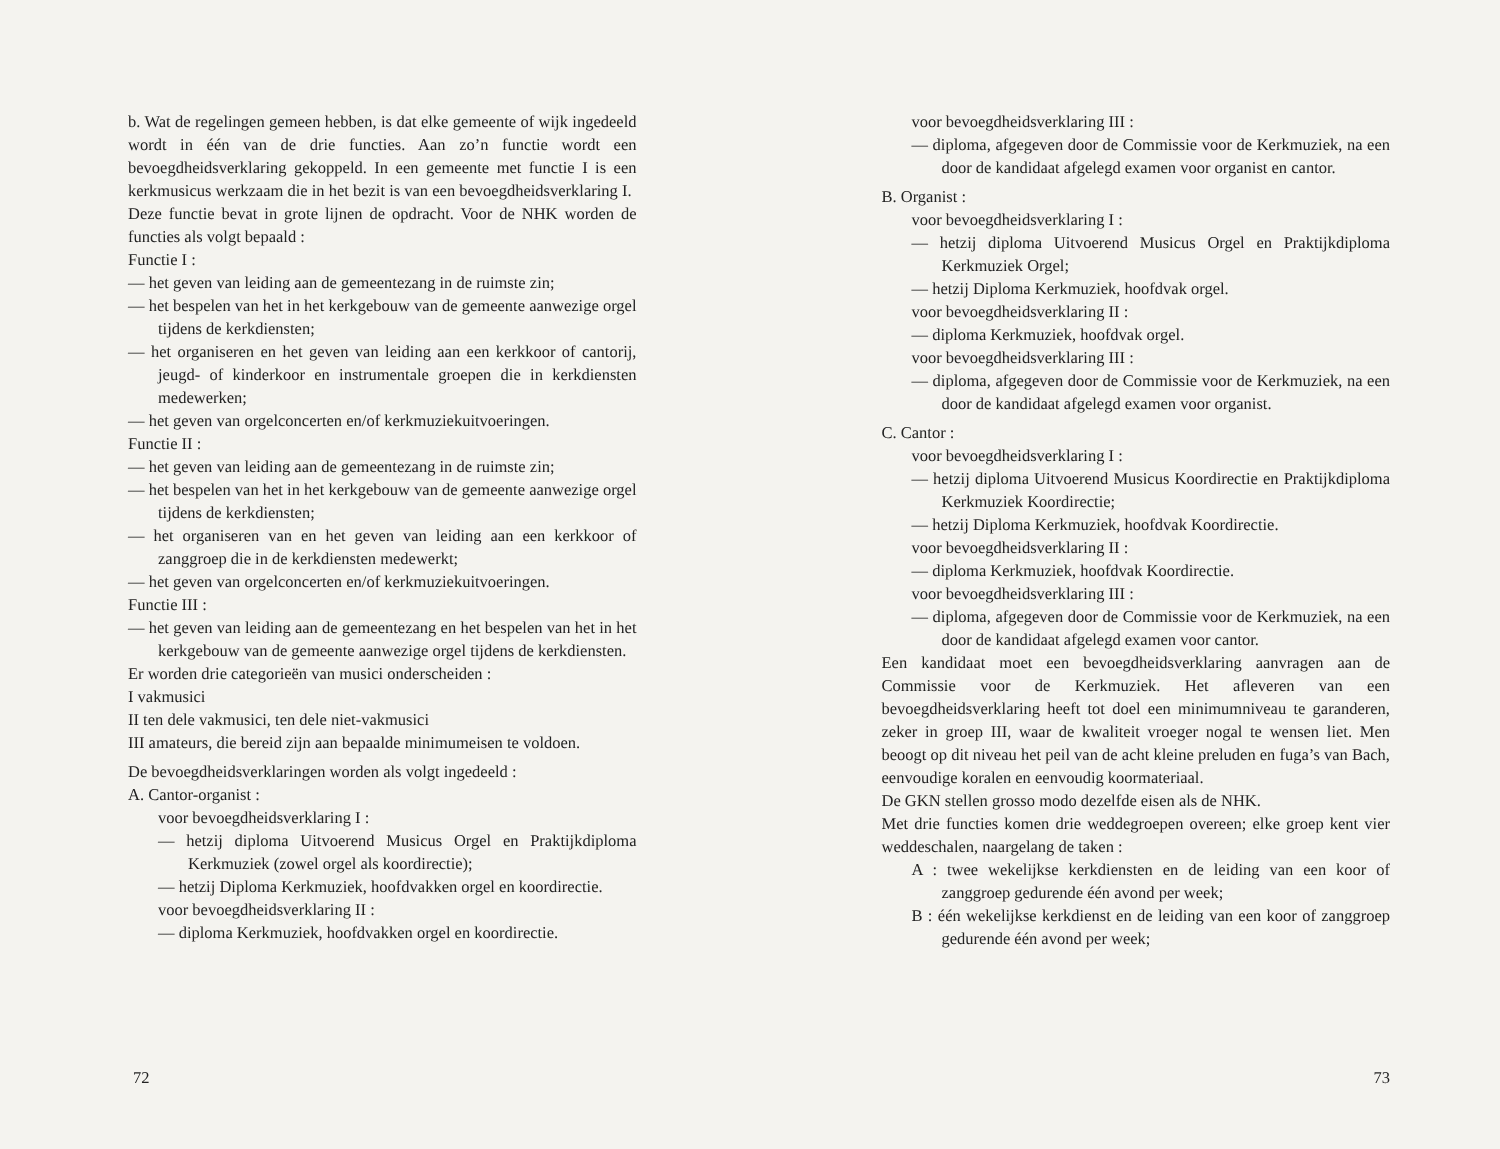b. Wat de regelingen gemeen hebben, is dat elke gemeente of wijk ingedeeld wordt in één van de drie functies. Aan zo’n functie wordt een bevoegdheidsverklaring gekoppeld. In een gemeente met functie I is een kerkmusicus werkzaam die in het bezit is van een bevoegdheidsverklaring I.
Deze functie bevat in grote lijnen de opdracht. Voor de NHK worden de functies als volgt bepaald :
Functie I :
— het geven van leiding aan de gemeentezang in de ruimste zin;
— het bespelen van het in het kerkgebouw van de gemeente aanwezige orgel tijdens de kerkdiensten;
— het organiseren en het geven van leiding aan een kerkkoor of cantorij, jeugd- of kinderkoor en instrumentale groepen die in kerkdiensten medewerken;
— het geven van orgelconcerten en/of kerkmuziekuitvoeringen.
Functie II :
— het geven van leiding aan de gemeentezang in de ruimste zin;
— het bespelen van het in het kerkgebouw van de gemeente aanwezige orgel tijdens de kerkdiensten;
— het organiseren van en het geven van leiding aan een kerkkoor of zanggroep die in de kerkdiensten medewerkt;
— het geven van orgelconcerten en/of kerkmuziekuitvoeringen.
Functie III :
— het geven van leiding aan de gemeentezang en het bespelen van het in het kerkgebouw van de gemeente aanwezige orgel tijdens de kerkdiensten.
Er worden drie categorieën van musici onderscheiden :
I vakmusici
II ten dele vakmusici, ten dele niet-vakmusici
III amateurs, die bereid zijn aan bepaalde minimumeisen te voldoen.
De bevoegdheidsverklaringen worden als volgt ingedeeld :
A. Cantor-organist :
voor bevoegdheidsverklaring I :
— hetzij diploma Uitvoerend Musicus Orgel en Praktijkdiploma Kerkmuziek (zowel orgel als koordirectie);
— hetzij Diploma Kerkmuziek, hoofdvakken orgel en koordirectie.
voor bevoegdheidsverklaring II :
— diploma Kerkmuziek, hoofdvakken orgel en koordirectie.
72
voor bevoegdheidsverklaring III :
— diploma, afgegeven door de Commissie voor de Kerkmuziek, na een door de kandidaat afgelegd examen voor organist en cantor.
B. Organist :
voor bevoegdheidsverklaring I :
— hetzij diploma Uitvoerend Musicus Orgel en Praktijkdiploma Kerkmuziek Orgel;
— hetzij Diploma Kerkmuziek, hoofdvak orgel.
voor bevoegdheidsverklaring II :
— diploma Kerkmuziek, hoofdvak orgel.
voor bevoegdheidsverklaring III :
— diploma, afgegeven door de Commissie voor de Kerkmuziek, na een door de kandidaat afgelegd examen voor organist.
C. Cantor :
voor bevoegdheidsverklaring I :
— hetzij diploma Uitvoerend Musicus Koordirectie en Praktijkdiploma Kerkmuziek Koordirectie;
— hetzij Diploma Kerkmuziek, hoofdvak Koordirectie.
voor bevoegdheidsverklaring II :
— diploma Kerkmuziek, hoofdvak Koordirectie.
voor bevoegdheidsverklaring III :
— diploma, afgegeven door de Commissie voor de Kerkmuziek, na een door de kandidaat afgelegd examen voor cantor.
Een kandidaat moet een bevoegdheidsverklaring aanvragen aan de Commissie voor de Kerkmuziek. Het afleveren van een bevoegdheidsverklaring heeft tot doel een minimumniveau te garanderen, zeker in groep III, waar de kwaliteit vroeger nogal te wensen liet. Men beoogt op dit niveau het peil van de acht kleine preluden en fuga’s van Bach, eenvoudige koralen en eenvoudig koormateriaal.
De GKN stellen grosso modo dezelfde eisen als de NHK.
Met drie functies komen drie weddegroepen overeen; elke groep kent vier weddeschalen, naargelang de taken :
A : twee wekelijkse kerkdiensten en de leiding van een koor of zanggroep gedurende één avond per week;
B : één wekelijkse kerkdienst en de leiding van een koor of zanggroep gedurende één avond per week;
73